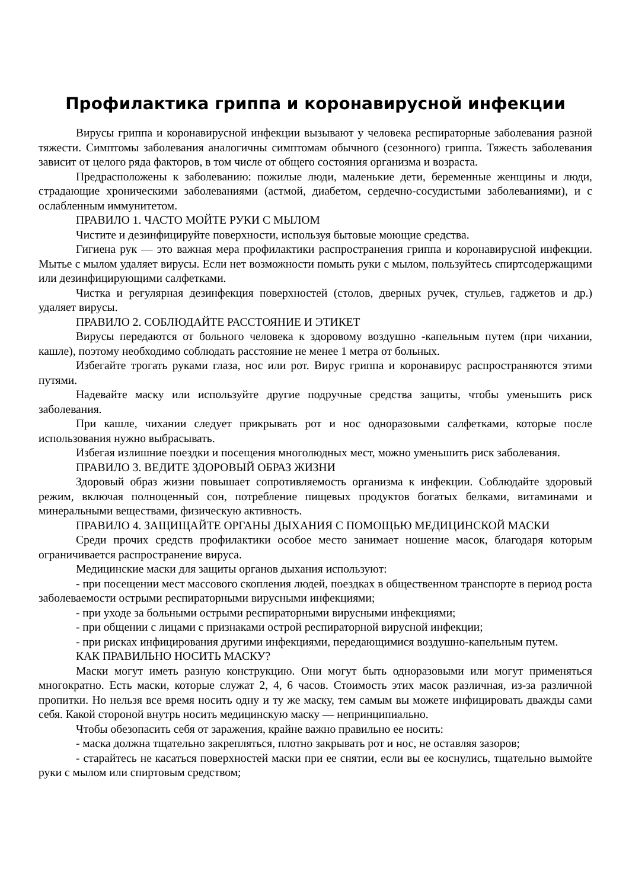Профилактика гриппа и коронавирусной инфекции
Вирусы гриппа и коронавирусной инфекции вызывают у человека респираторные заболевания разной тяжести. Симптомы заболевания аналогичны симптомам обычного (сезонного) гриппа. Тяжесть заболевания зависит от целого ряда факторов, в том числе от общего состояния организма и возраста.
Предрасположены к заболеванию: пожилые люди, маленькие дети, беременные женщины и люди, страдающие хроническими заболеваниями (астмой, диабетом, сердечно-сосудистыми заболеваниями), и с ослабленным иммунитетом.
ПРАВИЛО 1. ЧАСТО МОЙТЕ РУКИ С МЫЛОМ
Чистите и дезинфицируйте поверхности, используя бытовые моющие средства.
Гигиена рук — это важная мера профилактики распространения гриппа и коронавирусной инфекции. Мытье с мылом удаляет вирусы. Если нет возможности помыть руки с мылом, пользуйтесь спиртсодержащими или дезинфицирующими салфетками.
Чистка и регулярная дезинфекция поверхностей (столов, дверных ручек, стульев, гаджетов и др.) удаляет вирусы.
ПРАВИЛО 2. СОБЛЮДАЙТЕ РАССТОЯНИЕ И ЭТИКЕТ
Вирусы передаются от больного человека к здоровому воздушно -капельным путем (при чихании, кашле), поэтому необходимо соблюдать расстояние не менее 1 метра от больных.
Избегайте трогать руками глаза, нос или рот. Вирус гриппа и коронавирус распространяются этими путями.
Надевайте маску или используйте другие подручные средства защиты, чтобы уменьшить риск заболевания.
При кашле, чихании следует прикрывать рот и нос одноразовыми салфетками, которые после использования нужно выбрасывать.
Избегая излишние поездки и посещения многолюдных мест, можно уменьшить риск заболевания.
ПРАВИЛО 3. ВЕДИТЕ ЗДОРОВЫЙ ОБРАЗ ЖИЗНИ
Здоровый образ жизни повышает сопротивляемость организма к инфекции. Соблюдайте здоровый режим, включая полноценный сон, потребление пищевых продуктов богатых белками, витаминами и минеральными веществами, физическую активность.
ПРАВИЛО 4. ЗАЩИЩАЙТЕ ОРГАНЫ ДЫХАНИЯ С ПОМОЩЬЮ МЕДИЦИНСКОЙ МАСКИ
Среди прочих средств профилактики особое место занимает ношение масок, благодаря которым ограничивается распространение вируса.
Медицинские маски для защиты органов дыхания используют:
- при посещении мест массового скопления людей, поездках в общественном транспорте в период роста заболеваемости острыми респираторными вирусными инфекциями;
- при уходе за больными острыми респираторными вирусными инфекциями;
- при общении с лицами с признаками острой респираторной вирусной инфекции;
- при рисках инфицирования другими инфекциями, передающимися воздушно-капельным путем.
КАК ПРАВИЛЬНО НОСИТЬ МАСКУ?
Маски могут иметь разную конструкцию. Они могут быть одноразовыми или могут применяться многократно. Есть маски, которые служат 2, 4, 6 часов. Стоимость этих масок различная, из-за различной пропитки. Но нельзя все время носить одну и ту же маску, тем самым вы можете инфицировать дважды сами себя. Какой стороной внутрь носить медицинскую маску — непринципиально.
Чтобы обезопасить себя от заражения, крайне важно правильно ее носить:
- маска должна тщательно закрепляться, плотно закрывать рот и нос, не оставляя зазоров;
- старайтесь не касаться поверхностей маски при ее снятии, если вы ее коснулись, тщательно вымойте руки с мылом или спиртовым средством;